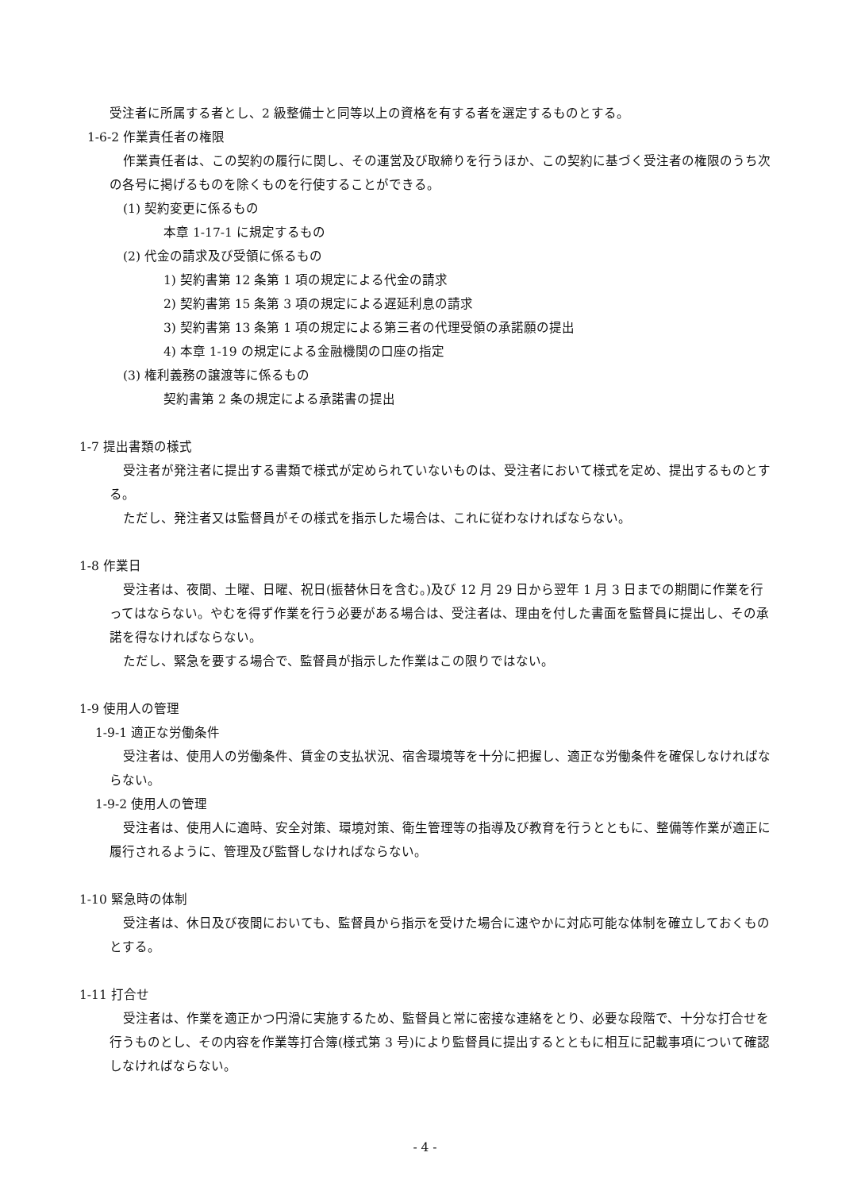受注者に所属する者とし、2 級整備士と同等以上の資格を有する者を選定するものとする。
1-6-2 作業責任者の権限
作業責任者は、この契約の履行に関し、その運営及び取締りを行うほか、この契約に基づく受注者の権限のうち次の各号に掲げるものを除くものを行使することができる。
(1) 契約変更に係るもの
本章 1-17-1 に規定するもの
(2) 代金の請求及び受領に係るもの
1) 契約書第 12 条第 1 項の規定による代金の請求
2) 契約書第 15 条第 3 項の規定による遅延利息の請求
3) 契約書第 13 条第 1 項の規定による第三者の代理受領の承諾願の提出
4) 本章 1-19 の規定による金融機関の口座の指定
(3) 権利義務の譲渡等に係るもの
契約書第 2 条の規定による承諾書の提出
1-7 提出書類の様式
受注者が発注者に提出する書類で様式が定められていないものは、受注者において様式を定め、提出するものとする。
ただし、発注者又は監督員がその様式を指示した場合は、これに従わなければならない。
1-8 作業日
受注者は、夜間、土曜、日曜、祝日(振替休日を含む。)及び 12 月 29 日から翌年 1 月 3 日までの期間に作業を行ってはならない。やむを得ず作業を行う必要がある場合は、受注者は、理由を付した書面を監督員に提出し、その承諾を得なければならない。
ただし、緊急を要する場合で、監督員が指示した作業はこの限りではない。
1-9 使用人の管理
1-9-1 適正な労働条件
受注者は、使用人の労働条件、賃金の支払状況、宿舎環境等を十分に把握し、適正な労働条件を確保しなければならない。
1-9-2 使用人の管理
受注者は、使用人に適時、安全対策、環境対策、衛生管理等の指導及び教育を行うとともに、整備等作業が適正に履行されるように、管理及び監督しなければならない。
1-10 緊急時の体制
受注者は、休日及び夜間においても、監督員から指示を受けた場合に速やかに対応可能な体制を確立しておくものとする。
1-11 打合せ
受注者は、作業を適正かつ円滑に実施するため、監督員と常に密接な連絡をとり、必要な段階で、十分な打合せを行うものとし、その内容を作業等打合簿(様式第 3 号)により監督員に提出するとともに相互に記載事項について確認しなければならない。
- 4 -